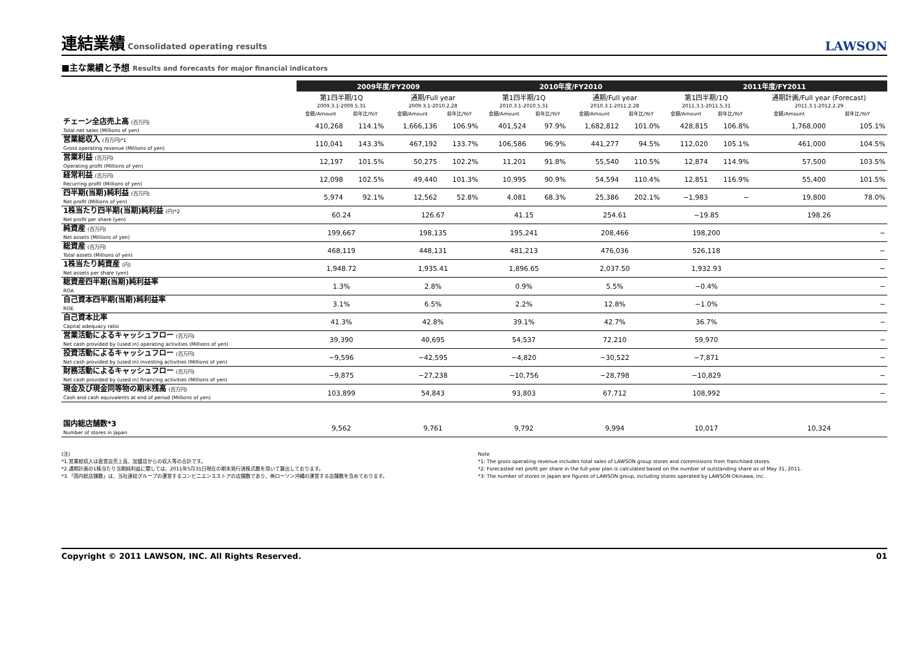連結業績 Consolidated operating results
LAWSON
■主な業績と予想 Results and forecasts for major financial indicators
| | 2009年度/FY2009 | | | | 2010年度/FY2010 | | | | 2011年度/FY2011 | | | |
| | 第1四半期/1Q | | 通期/Full year | | 第1四半期/1Q | | 通期/Full year | | 第1四半期/1Q | | 通期計画/Full year (Forecast) | |
| | 2009.3.1-2009.5.31 | | 2009.3.1-2010.2.28 | | 2010.3.1-2010.5.31 | | 2010.3.1-2011.2.28 | | 2011.3.1-2011.5.31 | | 2011.3.1-2012.2.29 | |
| | 金額/Amount | 前年比/YoY | 金額/Amount | 前年比/YoY | 金額/Amount | 前年比/YoY | 金額/Amount | 前年比/YoY | 金額/Amount | 前年比/YoY | 金額/Amount | 前年比/YoY |
| チェーン全店売上高 (百万円) Total net sales (Millions of yen) | 410,268 | 114.1% | 1,666,136 | 106.9% | 401,524 | 97.9% | 1,682,812 | 101.0% | 428,815 | 106.8% | 1,768,000 | 105.1% |
| 営業総収入 (百万円)*1 Gross operating revenue (Millions of yen) | 110,041 | 143.3% | 467,192 | 133.7% | 106,586 | 96.9% | 441,277 | 94.5% | 112,020 | 105.1% | 461,000 | 104.5% |
| 営業利益 (百万円) Operating profit (Millions of yen) | 12,197 | 101.5% | 50,275 | 102.2% | 11,201 | 91.8% | 55,540 | 110.5% | 12,874 | 114.9% | 57,500 | 103.5% |
| 経常利益 (百万円) Recurring profit (Millions of yen) | 12,098 | 102.5% | 49,440 | 101.3% | 10,995 | 90.9% | 54,594 | 110.4% | 12,851 | 116.9% | 55,400 | 101.5% |
| 四半期(当期)純利益 (百万円) Net profit (Millions of yen) | 5,974 | 92.1% | 12,562 | 52.8% | 4,081 | 68.3% | 25,386 | 202.1% | −1,983 | − | 19,800 | 78.0% |
| 1株当たり四半期(当期)純利益 (円)*2 Net profit per share (yen) | 60.24 | | 126.67 | | 41.15 | | 254.61 | | −19.85 | | 198.26 | |
| 純資産 (百万円) Net assets (Millions of yen) | 199,667 | | 198,135 | | 195,241 | | 208,466 | | 198,200 | | − | |
| 総資産 (百万円) Total assets (Millions of yen) | 468,119 | | 448,131 | | 481,213 | | 476,036 | | 526,118 | | − | |
| 1株当たり純資産 (円) Net assets per share (yen) | 1,948.72 | | 1,935.41 | | 1,896.65 | | 2,037.50 | | 1,932.93 | | − | |
| 総資産四半期(当期)純利益率 ROA | 1.3% | | 2.8% | | 0.9% | | 5.5% | | −0.4% | | − | |
| 自己資本四半期(当期)純利益率 ROE | 3.1% | | 6.5% | | 2.2% | | 12.8% | | −1.0% | | − | |
| 自己資本比率 Capital adequacy ratio | 41.3% | | 42.8% | | 39.1% | | 42.7% | | 36.7% | | − | |
| 営業活動によるキャッシュフロー (百万円) Net cash provided by (used in) operating activities (Millions of yen) | 39,390 | | 40,695 | | 54,537 | | 72,210 | | 59,970 | | − | |
| 投資活動によるキャッシュフロー (百万円) Net cash provided by (used in) investing activities (Millions of yen) | −9,596 | | −42,595 | | −4,820 | | −30,522 | | −7,871 | | − | |
| 財務活動によるキャッシュフロー (百万円) Net cash provided by (used in) financing activities (Millions of yen) | −9,875 | | −27,238 | | −10,756 | | −28,798 | | −10,829 | | − | |
| 現金及び現金同等物の期末残高 (百万円) Cash and cash equivalents at end of period (Millions of yen) | 103,899 | | 54,843 | | 93,803 | | 67,712 | | 108,992 | | − | |
| 国内総店舗数*3 Number of stores in Japan | 9,562 | | 9,761 | | 9,792 | | 9,994 | | 10,017 | | 10,324 | |
(注)
*1.営業総収入は直営店売上高、加盟店からの収入等の合計です。
*2.通期計画の1株当たり当期純利益に関しては、2011年5月31日現在の期末発行済株式数を用いて算出しております。
*3.「国内総店舗数」は、当社連結グループの運営するコンビニエンスストアの店舗数であり、㈱ローソン沖縄の運営する店舗数を含めております。
Note
*1: The gross operating revenue includes total sales of LAWSON group stores and commissions from franchised stores.
*2: Forecasted net profit per share in the full-year plan is calculated based on the number of outstanding share as of May 31, 2011.
*3: The number of stores in Japan are figures of LAWSON group, including stores operated by LAWSON Okinawa, Inc.
Copyright © 2011 LAWSON, INC. All Rights Reserved. 01